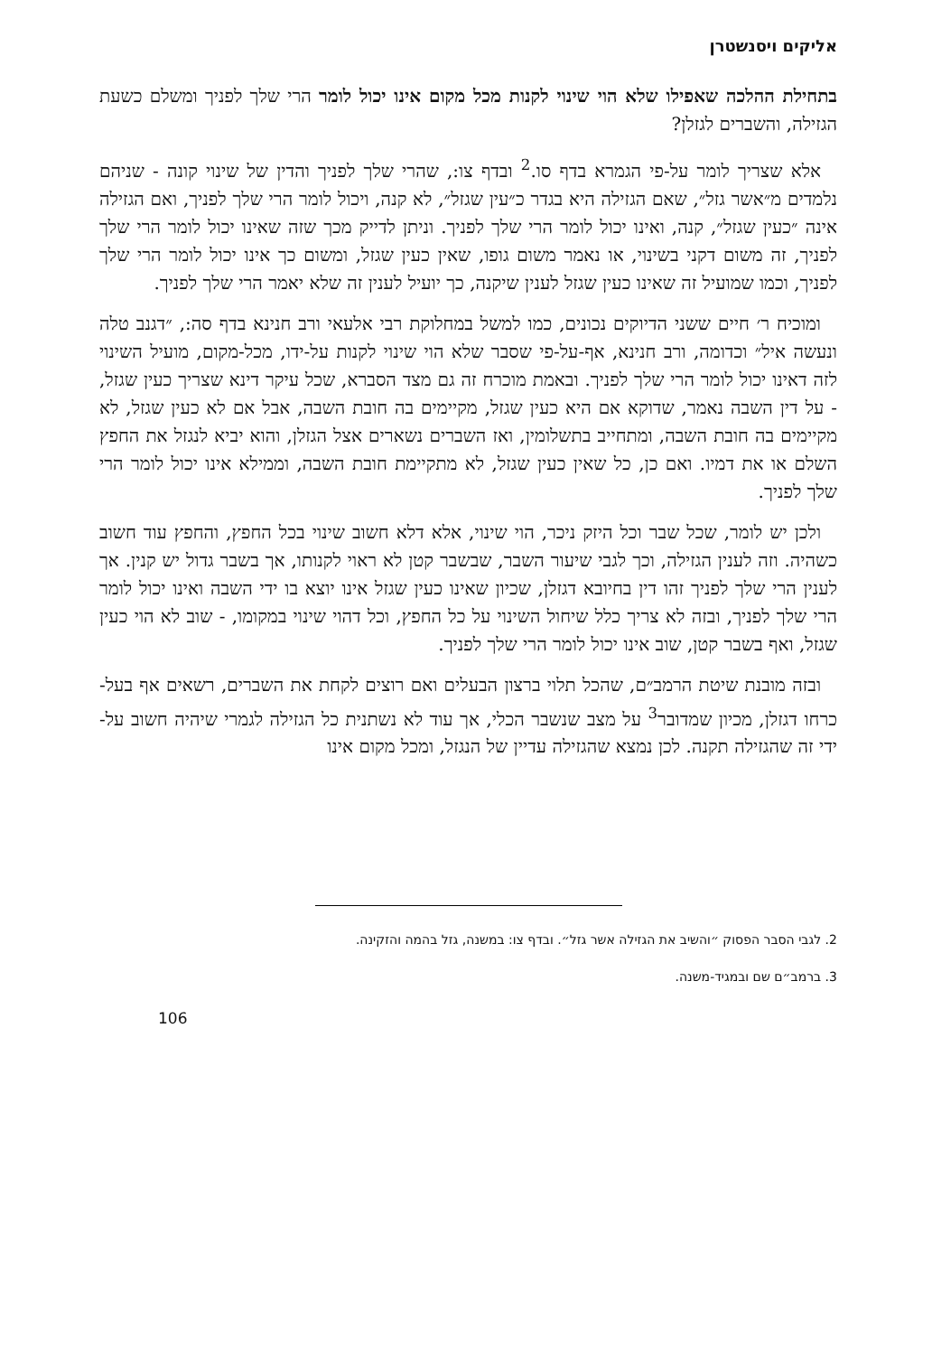אליקים ויסנשטרן
בתחילת ההלכה שאפילו שלא הוי שינוי לקנות מכל מקום אינו יכול לומר הרי שלך לפניך ומשלם כשעת הגזילה, והשברים לגזלן?
אלא שצריך לומר על-פי הגמרא בדף סו.<sup>2</sup> ובדף צו:, שהרי שלך לפניך והדין של שינוי קונה - שניהם נלמדים מ״אשר גזל״, שאם הגזילה היא בגדר כ״עין שגזל״, לא קנה, ויכול לומר הרי שלך לפניך, ואם הגזילה אינה ״כעין שגזל״, קנה, ואינו יכול לומר הרי שלך לפניך. וניתן לדייק מכך שזה שאינו יכול לומר הרי שלך לפניך, זה משום דקני בשינוי, או נאמר משום גופו, שאין כעין שגזל, ומשום כך אינו יכול לומר הרי שלך לפניך, וכמו שמועיל זה שאינו כעין שגזל לענין שיקנה, כך יועיל לענין זה שלא יאמר הרי שלך לפניך.
ומוכיח ר׳ חיים ששני הדיוקים נכונים, כמו למשל במחלוקת רבי אלעאי ורב חנינא בדף סה:, ״דגנב טלה ונעשה איל״ וכדומה, ורב חנינא, אף-על-פי שסבר שלא הוי שינוי לקנות על-ידו, מכל-מקום, מועיל השינוי לזה דאינו יכול לומר הרי שלך לפניך. ובאמת מוכרח זה גם מצד הסברא, שכל עיקר דינא שצריך כעין שגזל, - על דין השבה נאמר, שדוקא אם היא כעין שגזל, מקיימים בה חובת השבה, אבל אם לא כעין שגזל, לא מקיימים בה חובת השבה, ומתחייב בתשלומין, ואז השברים נשארים אצל הגזלן, והוא יביא לנגזל את החפץ השלם או את דמיו. ואם כן, כל שאין כעין שגזל, לא מתקיימת חובת השבה, וממילא אינו יכול לומר הרי שלך לפניך.
ולכן יש לומר, שכל שבר וכל היזק ניכר, הוי שינוי, אלא דלא חשוב שינוי בכל החפץ, והחפץ עוד חשוב כשהיה. וזה לענין הגזילה, וכך לגבי שיעור השבר, שבשבר קטן לא ראוי לקנותו, אך בשבר גדול יש קנין. אך לענין הרי שלך לפניך זהו דין בחיובא דגזלן, שכיון שאינו כעין שגזל אינו יוצא בו ידי השבה ואינו יכול לומר הרי שלך לפניך, ובזה לא צריך כלל שיחול השינוי על כל החפץ, וכל דהוי שינוי במקומו, - שוב לא הוי כעין שגזל, ואף בשבר קטן, שוב אינו יכול לומר הרי שלך לפניך.
ובזה מובנת שיטת הרמב״ם, שהכל תלוי ברצון הבעלים ואם רוצים לקחת את השברים, רשאים אף בעל-כרחו דגזלן, מכיון שמדובר<sup>3</sup> על מצב שנשבר הכלי, אך עוד לא נשתנית כל הגזילה לגמרי שיהיה חשוב על-ידי זה שהגזילה תקנה. לכן נמצא שהגזילה עדיין של הנגזל, ומכל מקום אינו
2. לגבי הסבר הפסוק ״והשיב את הגזילה אשר גזל״. ובדף צו: במשנה, גזל בהמה והזקינה.
3. ברמב״ם שם ובמגיד-משנה.
106